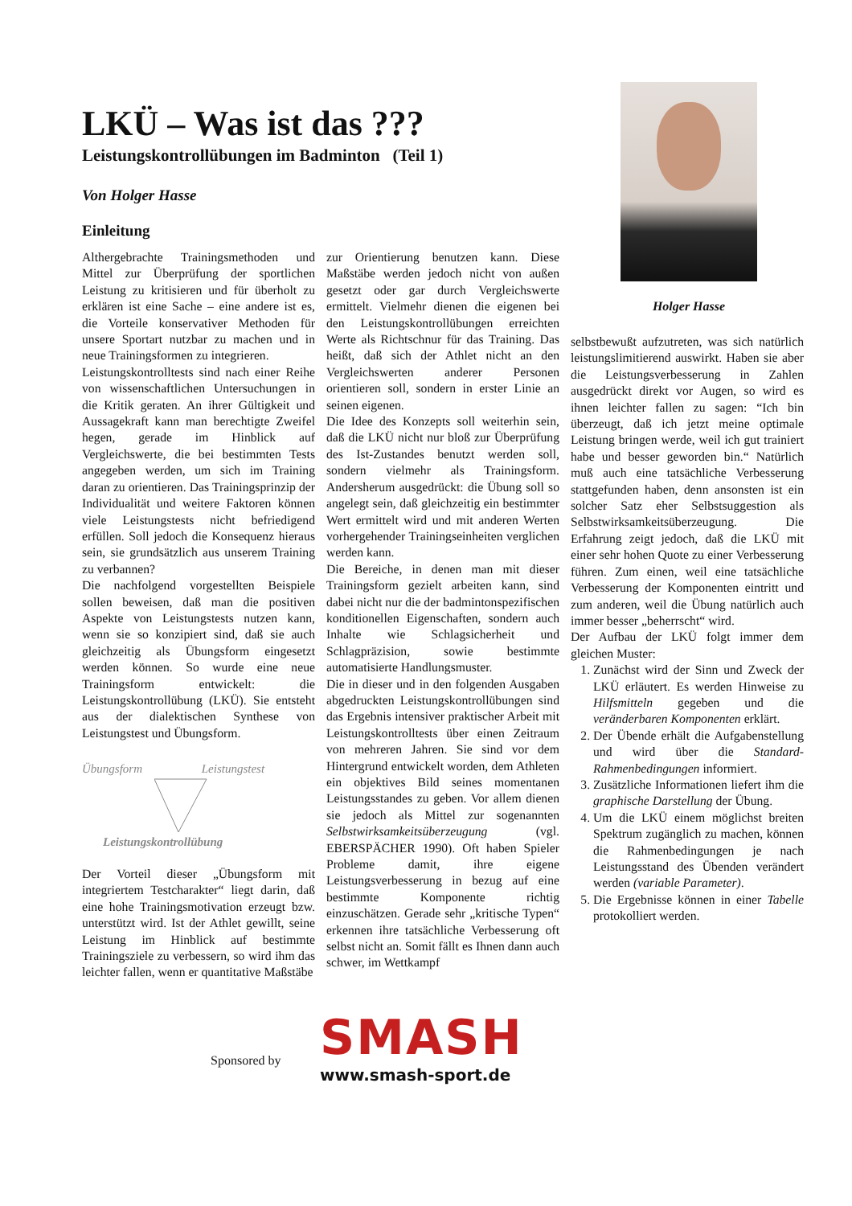LKÜ – Was ist das ???
Leistungskontrollübungen im Badminton (Teil 1)
Von Holger Hasse
Einleitung
Holger Hasse
Althergebrachte Trainingsmethoden und Mittel zur Überprüfung der sportlichen Leistung zu kritisieren und für überholt zu erklären ist eine Sache – eine andere ist es, die Vorteile konservativer Methoden für unsere Sportart nutzbar zu machen und in neue Trainingsformen zu integrieren.
Leistungskontrolltests sind nach einer Reihe von wissenschaftlichen Untersuchungen in die Kritik geraten. An ihrer Gültigkeit und Aussagekraft kann man berechtigte Zweifel hegen, gerade im Hinblick auf Vergleichswerte, die bei bestimmten Tests angegeben werden, um sich im Training daran zu orientieren. Das Trainingsprinzip der Individualität und weitere Faktoren können viele Leistungstests nicht befriedigend erfüllen. Soll jedoch die Konsequenz hieraus sein, sie grundsätzlich aus unserem Training zu verbannen?
Die nachfolgend vorgestellten Beispiele sollen beweisen, daß man die positiven Aspekte von Leistungstests nutzen kann, wenn sie so konzipiert sind, daß sie auch gleichzeitig als Übungsform eingesetzt werden können. So wurde eine neue Trainingsform entwickelt: die Leistungskontrollübung (LKÜ). Sie entsteht aus der dialektischen Synthese von Leistungstest und Übungsform.
Übungsform Leistungstest
Leistungskontrollübung
Der Vorteil dieser „Übungsform mit integriertem Testcharakter“ liegt darin, daß eine hohe Trainingsmotivation erzeugt bzw. unterstützt wird. Ist der Athlet gewillt, seine Leistung im Hinblick auf bestimmte Trainingsziele zu verbessern, so wird ihm das leichter fallen, wenn er quantitative Maßstäbe
zur Orientierung benutzen kann. Diese Maßstäbe werden jedoch nicht von außen gesetzt oder gar durch Vergleichswerte ermittelt. Vielmehr dienen die eigenen bei den Leistungskontrollübungen erreichten Werte als Richtschnur für das Training. Das heißt, daß sich der Athlet nicht an den Vergleichswerten anderer Personen orientieren soll, sondern in erster Linie an seinen eigenen.
Die Idee des Konzepts soll weiterhin sein, daß die LKÜ nicht nur bloß zur Überprüfung des Ist-Zustandes benutzt werden soll, sondern vielmehr als Trainingsform. Andersherum ausgedrückt: die Übung soll so angelegt sein, daß gleichzeitig ein bestimmter Wert ermittelt wird und mit anderen Werten vorhergehender Trainingseinheiten verglichen werden kann.
Die Bereiche, in denen man mit dieser Trainingsform gezielt arbeiten kann, sind dabei nicht nur die der badmintonspezifischen konditionellen Eigenschaften, sondern auch Inhalte wie Schlagsicherheit und Schlagpräzision, sowie bestimmte automatisierte Handlungsmuster.
Die in dieser und in den folgenden Ausgaben abgedruckten Leistungskontrollübungen sind das Ergebnis intensiver praktischer Arbeit mit Leistungskontrolltests über einen Zeitraum von mehreren Jahren. Sie sind vor dem Hintergrund entwickelt worden, dem Athleten ein objektives Bild seines momentanen Leistungsstandes zu geben. Vor allem dienen sie jedoch als Mittel zur sogenannten Selbstwirksamkeitsüberzeugung (vgl. EBERSPÄCHER 1990). Oft haben Spieler Probleme damit, ihre eigene Leistungsverbesserung in bezug auf eine bestimmte Komponente richtig einzuschätzen. Gerade sehr „kritische Typen“ erkennen ihre tatsächliche Verbesserung oft selbst nicht an. Somit fällt es Ihnen dann auch schwer, im Wettkampf
selbstbewußt aufzutreten, was sich natürlich leistungslimitierend auswirkt. Haben sie aber die Leistungsverbesserung in Zahlen ausgedrückt direkt vor Augen, so wird es ihnen leichter fallen zu sagen: “Ich bin überzeugt, daß ich jetzt meine optimale Leistung bringen werde, weil ich gut trainiert habe und besser geworden bin.“ Natürlich muß auch eine tatsächliche Verbesserung stattgefunden haben, denn ansonsten ist ein solcher Satz eher Selbstsuggestion als Selbstwirksamkeitsüberzeugung. Die Erfahrung zeigt jedoch, daß die LKÜ mit einer sehr hohen Quote zu einer Verbesserung führen. Zum einen, weil eine tatsächliche Verbesserung der Komponenten eintritt und zum anderen, weil die Übung natürlich auch immer besser „beherrscht“ wird.
Der Aufbau der LKÜ folgt immer dem gleichen Muster:
1. Zunächst wird der Sinn und Zweck der LKÜ erläutert. Es werden Hinweise zu Hilfsmitteln gegeben und die veränderbaren Komponenten erklärt.
2. Der Übende erhält die Aufgabenstellung und wird über die Standard-Rahmenbedingungen informiert.
3. Zusätzliche Informationen liefert ihm die graphische Darstellung der Übung.
4. Um die LKÜ einem möglichst breiten Spektrum zugänglich zu machen, können die Rahmenbedingungen je nach Leistungsstand des Übenden verändert werden (variable Parameter).
5. Die Ergebnisse können in einer Tabelle protokolliert werden.
Sponsored by
SMASH
www.smash-sport.de